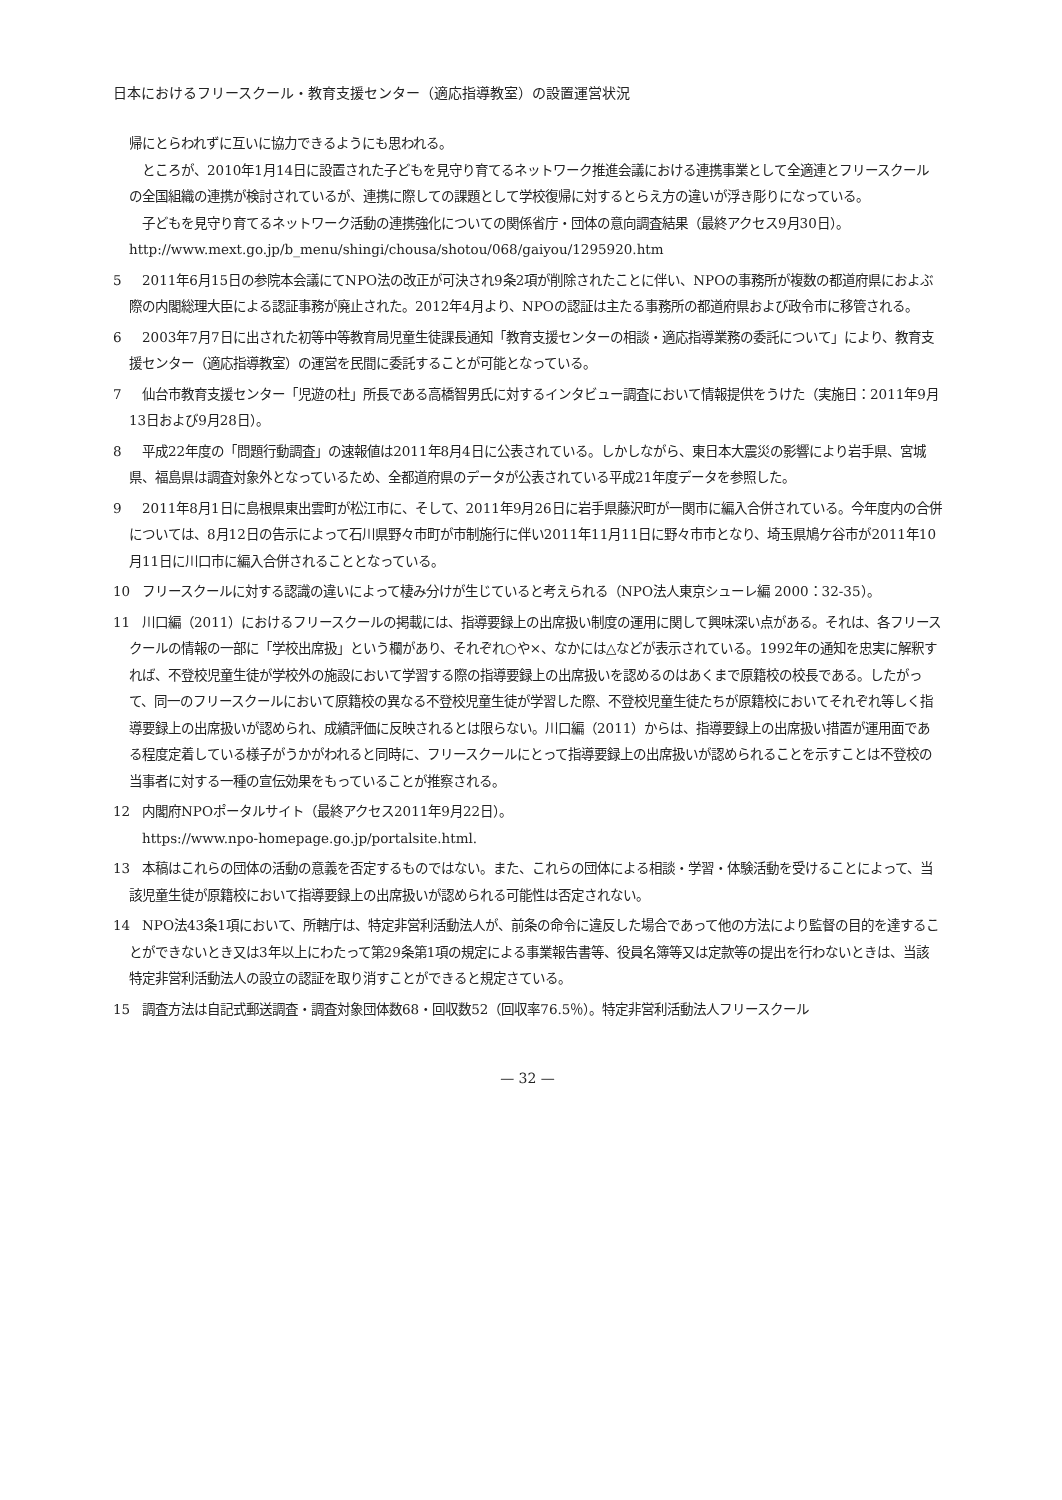日本におけるフリースクール・教育支援センター（適応指導教室）の設置運営状況
帰にとらわれずに互いに協力できるようにも思われる。
　ところが、2010年1月14日に設置された子どもを見守り育てるネットワーク推進会議における連携事業として全適連とフリースクールの全国組織の連携が検討されているが、連携に際しての課題として学校復帰に対するとらえ方の違いが浮き彫りになっている。
　子どもを見守り育てるネットワーク活動の連携強化についての関係省庁・団体の意向調査結果（最終アクセス9月30日）。http://www.mext.go.jp/b_menu/shingi/chousa/shotou/068/gaiyou/1295920.htm
5　2011年6月15日の参院本会議にてNPO法の改正が可決され9条2項が削除されたことに伴い、NPOの事務所が複数の都道府県におよぶ際の内閣総理大臣による認証事務が廃止された。2012年4月より、NPOの認証は主たる事務所の都道府県および政令市に移管される。
6　2003年7月7日に出された初等中等教育局児童生徒課長通知「教育支援センターの相談・適応指導業務の委託について」により、教育支援センター（適応指導教室）の運営を民間に委託することが可能となっている。
7　仙台市教育支援センター「児遊の杜」所長である高橋智男氏に対するインタビュー調査において情報提供をうけた（実施日：2011年9月13日および9月28日）。
8　平成22年度の「問題行動調査」の速報値は2011年8月4日に公表されている。しかしながら、東日本大震災の影響により岩手県、宮城県、福島県は調査対象外となっているため、全都道府県のデータが公表されている平成21年度データを参照した。
9　2011年8月1日に島根県東出雲町が松江市に、そして、2011年9月26日に岩手県藤沢町が一関市に編入合併されている。今年度内の合併については、8月12日の告示によって石川県野々市町が市制施行に伴い2011年11月11日に野々市市となり、埼玉県鳩ケ谷市が2011年10月11日に川口市に編入合併されることとなっている。
10　フリースクールに対する認識の違いによって棲み分けが生じていると考えられる（NPO法人東京シューレ編 2000：32-35）。
11　川口編（2011）におけるフリースクールの掲載には、指導要録上の出席扱い制度の運用に関して興味深い点がある。それは、各フリースクールの情報の一部に「学校出席扱」という欄があり、それぞれ○や×、なかには△などが表示されている。1992年の通知を忠実に解釈すれば、不登校児童生徒が学校外の施設において学習する際の指導要録上の出席扱いを認めるのはあくまで原籍校の校長である。したがって、同一のフリースクールにおいて原籍校の異なる不登校児童生徒が学習した際、不登校児童生徒たちが原籍校においてそれぞれ等しく指導要録上の出席扱いが認められ、成績評価に反映されるとは限らない。川口編（2011）からは、指導要録上の出席扱い措置が運用面である程度定着している様子がうかがわれると同時に、フリースクールにとって指導要録上の出席扱いが認められることを示すことは不登校の当事者に対する一種の宣伝効果をもっていることが推察される。
12　内閣府NPOポータルサイト（最終アクセス2011年9月22日）。
　https://www.npo-homepage.go.jp/portalsite.html.
13　本稿はこれらの団体の活動の意義を否定するものではない。また、これらの団体による相談・学習・体験活動を受けることによって、当該児童生徒が原籍校において指導要録上の出席扱いが認められる可能性は否定されない。
14　NPO法43条1項において、所轄庁は、特定非営利活動法人が、前条の命令に違反した場合であって他の方法により監督の目的を達することができないとき又は3年以上にわたって第29条第1項の規定による事業報告書等、役員名簿等又は定款等の提出を行わないときは、当該特定非営利活動法人の設立の認証を取り消すことができると規定さている。
15　調査方法は自記式郵送調査・調査対象団体数68・回収数52（回収率76.5％）。特定非営利活動法人フリースクール
— 32 —